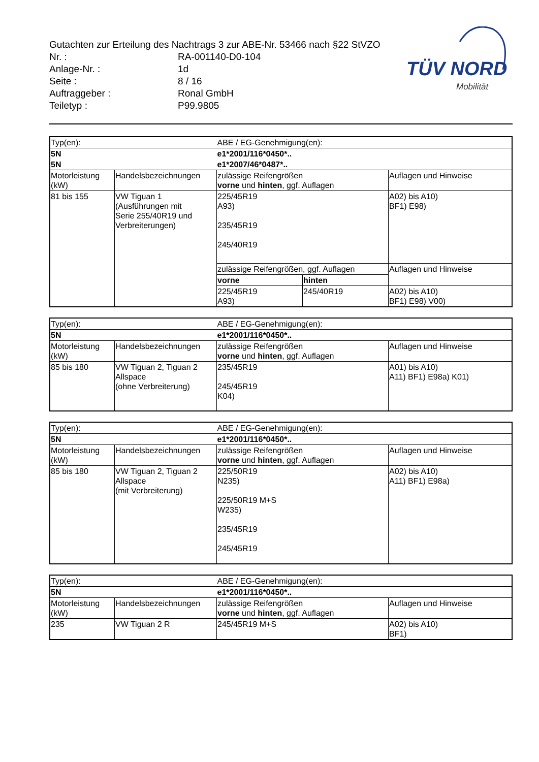Gutachten zur Erteilung des Nachtrags 3 zur ABE-Nr. 53466 nach §22 StVZO
Nr. : RA-001140-D0-104
Anlage-Nr. : 1d
Seite : 8 / 16
Auftraggeber : Ronal GmbH
Teiletyp : P99.9805
TÜV NORD
Mobilität
| Typ(en): | | ABE / EG-Genehmigung(en): | | |
| 5N | | e1*2001/116*0450*.. | | |
| 5N | | e1*2007/46*0487*.. | | |
| Motorleistung (kW) | Handelsbezeichnungen | zulässige Reifengrößen vorne und hinten , ggf. Auflagen | | Auflagen und Hinweise |
| 81 bis 155 | VW Tiguan 1 (Ausführungen mit Serie 255/40R19 und Verbreiterungen) | 225/45R19 A93) 235/45R19 245/40R19 | | A02) bis A10) BF1) E98) |
| | | zulässige Reifengrößen, ggf. Auflagen | | Auflagen und Hinweise |
| | | vorne | hinten | |
| | | 225/45R19 A93) | 245/40R19 | A02) bis A10) BF1) E98) V00) |
| Typ(en): | | ABE / EG-Genehmigung(en): | |
| 5N | | e1*2001/116*0450*.. | |
| Motorleistung (kW) | Handelsbezeichnungen | zulässige Reifengrößen vorne und hinten , ggf. Auflagen | Auflagen und Hinweise |
| 85 bis 180 | VW Tiguan 2, Tiguan 2 Allspace (ohne Verbreiterung) | 235/45R19 245/45R19 K04) | A01) bis A10) A11) BF1) E98a) K01) |
| Typ(en): | | ABE / EG-Genehmigung(en): | |
| 5N | | e1*2001/116*0450*.. | |
| Motorleistung (kW) | Handelsbezeichnungen | zulässige Reifengrößen vorne und hinten , ggf. Auflagen | Auflagen und Hinweise |
| 85 bis 180 | VW Tiguan 2, Tiguan 2 Allspace (mit Verbreiterung) | 225/50R19 N235) 225/50R19 M+S W235) 235/45R19 245/45R19 | A02) bis A10) A11) BF1) E98a) |
| Typ(en): | | ABE / EG-Genehmigung(en): | |
| 5N | | e1*2001/116*0450*.. | |
| Motorleistung (kW) | Handelsbezeichnungen | zulässige Reifengrößen vorne und hinten , ggf. Auflagen | Auflagen und Hinweise |
| 235 | VW Tiguan 2 R | 245/45R19 M+S | A02) bis A10) BF1) |